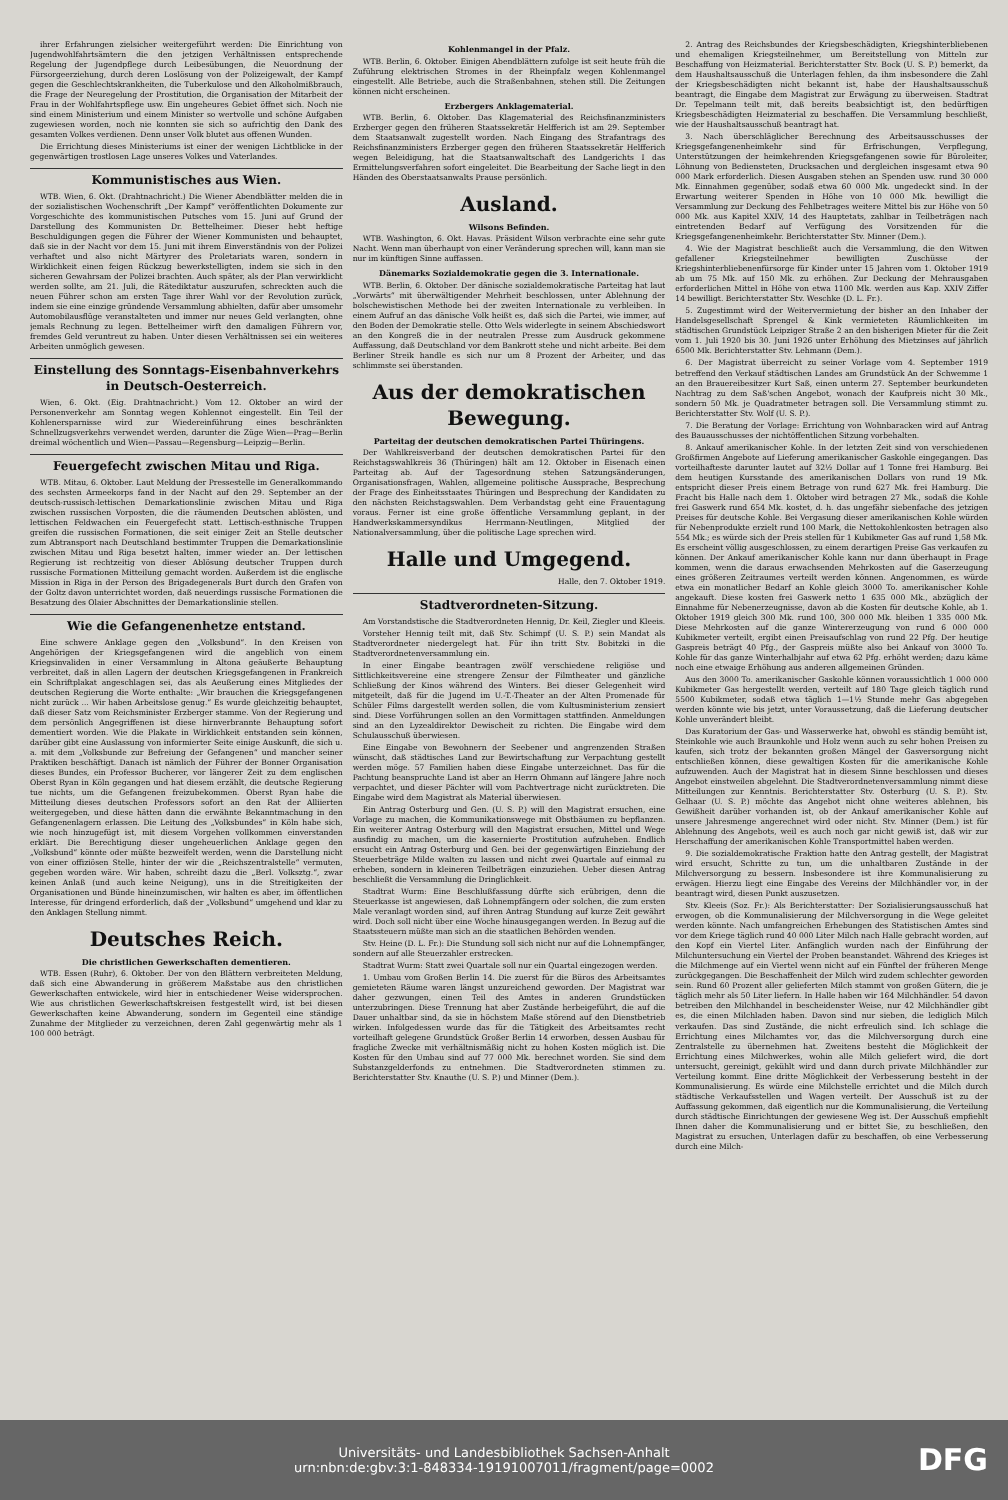ihrer Erfahrungen zielsicher weitergeführt werden: Die Einrichtung von Jugendwohlfahrtsämtern die den jetzigen Verhältnissen entsprechende Regelung der Jugendpflege durch Leibesübungen, die Neuordnung der Fürsorgeerziehung, durch deren Loslösung von der Polizeigewalt, der Kampf gegen die Geschlechtskrankheiten, die Tuberkulose und den Alkoholmißbrauch, die Frage der Neuregelung der Prostitution, die Organisation der Mitarbeit der Frau in der Wohlfahrtspflege usw. Ein ungeheures Gebiet öffnet sich. Noch nie sind einem Ministerium und einem Minister so wertvolle und schöne Aufgaben zugewiesen worden, noch nie konnten sie sich so aufrichtig den Dank des gesamten Volkes verdienen. Denn unser Volk blutet aus offenen Wunden.
Die Errichtung dieses Ministeriums ist einer der wenigen Lichtblicke in der gegenwärtigen trostlosen Lage unseres Volkes und Vaterlandes.
Kommunistisches aus Wien.
WTB. Wien, 6. Okt. (Drahtnachricht.) Die Wiener Abendblätter melden die in der sozialistischen Wochenschrift „Der Kampf“ veröffentlichten Dokumente zur Vorgeschichte des kommunistischen Putsches vom 15. Juni auf Grund der Darstellung des Kommunisten Dr. Bettelheimer. Dieser hebt heftige Beschuldigungen gegen die Führer der Wiener Kommunisten und behauptet, daß sie in der Nacht vor dem 15. Juni mit ihrem Einverständnis von der Polizei verhaftet und also nicht Märtyrer des Proletariats waren, sondern in Wirklichkeit einen feigen Rückzug bewerkstelligten, indem sie sich in den sicheren Gewahrsam der Polizei brachten. Auch später, als der Plan verwirklicht werden sollte, am 21. Juli, die Rätediktatur auszurufen, schreckten auch die neuen Führer schon am ersten Tage ihrer Wahl vor der Revolution zurück, indem sie eine einzige gründende Versammlung abhielten, dafür aber umsomehr Automobilausflüge veranstalteten und immer nur neues Geld verlangten, ohne jemals Rechnung zu legen. Bettelheimer wirft den damaligen Führern vor, fremdes Geld veruntreut zu haben. Unter diesen Verhältnissen sei ein weiteres Arbeiten unmöglich gewesen.
Einstellung des Sonntags-Eisenbahnverkehrs in Deutsch-Oesterreich.
Wien, 6. Okt. (Eig. Drahtnachricht.) Vom 12. Oktober an wird der Personenverkehr am Sonntag wegen Kohlennot eingestellt. Ein Teil der Kohlenersparnisse wird zur Wiedereinführung eines beschränkten Schnellzugsverkehrs verwendet werden, darunter die Züge Wien—Prag—Berlin dreimal wöchentlich und Wien—Passau—Regensburg—Leipzig—Berlin.
Feuergefecht zwischen Mitau und Riga.
WTB. Mitau, 6. Oktober. Laut Meldung der Pressestelle im Generalkommando des sechsten Armeekorps fand in der Nacht auf den 29. September an der deutsch-russisch-lettischen Demarkationslinie zwischen Mitau und Riga zwischen russischen Vorposten, die die räumenden Deutschen ablösten, und lettischen Feldwachen ein Feuergefecht statt. Lettisch-esthnische Truppen greifen die russischen Formationen, die seit einiger Zeit an Stelle deutscher zum Abtransport nach Deutschland bestimmter Truppen die Demarkationslinie zwischen Mitau und Riga besetzt halten, immer wieder an. Der lettischen Regierung ist rechtzeitig von dieser Ablösung deutscher Truppen durch russische Formationen Mitteilung gemacht worden. Außerdem ist die englische Mission in Riga in der Person des Brigadegenerals Burt durch den Grafen von der Goltz davon unterrichtet worden, daß neuerdings russische Formationen die Besatzung des Olaier Abschnittes der Demarkationslinie stellen.
Wie die Gefangenenhetze entstand.
Eine schwere Anklage gegen den „Volksbund“. In den Kreisen von Angehörigen der Kriegsgefangenen wird die angeblich von einem Kriegsinvaliden in einer Versammlung in Altona geäußerte Behauptung verbreitet, daß in allen Lagern der deutschen Kriegsgefangenen in Frankreich ein Schriftplakat angeschlagen sei, das als Aeußerung eines Mitgliedes der deutschen Regierung die Worte enthalte: „Wir brauchen die Kriegsgefangenen nicht zurück ... Wir haben Arbeitslose genug.“ Es wurde gleichzeitig behauptet, daß dieser Satz vom Reichsminister Erzberger stamme. Von der Regierung und dem persönlich Angegriffenen ist diese hirnverbrannte Behauptung sofort dementiert worden. Wie die Plakate in Wirklichkeit entstanden sein können, darüber gibt eine Auslassung von informierter Seite einige Auskunft, die sich u. a. mit dem „Volksbunde zur Befreiung der Gefangenen“ und mancher seiner Praktiken beschäftigt. Danach ist nämlich der Führer der Bonner Organisation dieses Bundes, ein Professor Bucherer, vor längerer Zeit zu dem englischen Oberst Ryan in Köln gegangen und hat diesem erzählt, die deutsche Regierung tue nichts, um die Gefangenen freizubekommen. Oberst Ryan habe die Mitteilung dieses deutschen Professors sofort an den Rat der Alliierten weitergegeben, und diese hätten dann die erwähnte Bekanntmachung in den Gefangenenlagern erlassen. Die Leitung des „Volksbundes“ in Köln habe sich, wie noch hinzugefügt ist, mit diesem Vorgehen vollkommen einverstanden erklärt. Die Berechtigung dieser ungeheuerlichen Anklage gegen den „Volksbund“ könnte oder müßte bezweifelt werden, wenn die Darstellung nicht von einer offiziösen Stelle, hinter der wir die „Reichszentralstelle“ vermuten, gegeben worden wäre. Wir haben, schreibt dazu die „Berl. Volksztg.“, zwar keinen Anlaß (und auch keine Neigung), uns in die Streitigkeiten der Organisationen und Bünde hineinzumischen, wir halten es aber, im öffentlichen Interesse, für dringend erforderlich, daß der „Volksbund“ umgehend und klar zu den Anklagen Stellung nimmt.
Deutsches Reich.
Die christlichen Gewerkschaften dementieren.
WTB. Essen (Ruhr), 6. Oktober. Der von den Blättern verbreiteten Meldung, daß sich eine Abwanderung in größerem Maßstabe aus den christlichen Gewerkschaften entwickele, wird hier in entschiedener Weise widersprochen. Wie aus christlichen Gewerkschaftskreisen festgestellt wird, ist bei diesen Gewerkschaften keine Abwanderung, sondern im Gegenteil eine ständige Zunahme der Mitglieder zu verzeichnen, deren Zahl gegenwärtig mehr als 1 100 000 beträgt.
Kohlenmangel in der Pfalz.
WTB. Berlin, 6. Oktober. Einigen Abendblättern zufolge ist seit heute früh die Zuführung elektrischen Stromes in der Rheinpfalz wegen Kohlenmangel eingestellt. Alle Betriebe, auch die Straßenbahnen, stehen still. Die Zeitungen können nicht erscheinen.
Erzbergers Anklagematerial.
WTB. Berlin, 6. Oktober. Das Klagematerial des Reichsfinanzministers Erzberger gegen den früheren Staatssekretär Helfferich ist am 29. September dem Staatsanwalt zugestellt worden. Nach Eingang des Strafantrags des Reichsfinanzministers Erzberger gegen den früheren Staatssekretär Helfferich wegen Beleidigung, hat die Staatsanwaltschaft des Landgerichts I das Ermittelungsverfahren sofort eingeleitet. Die Bearbeitung der Sache liegt in den Händen des Oberstaatsanwalts Prause persönlich.
Ausland.
Wilsons Befinden.
WTB. Washington, 6. Okt. Havas. Präsident Wilson verbrachte eine sehr gute Nacht. Wenn man überhaupt von einer Veränderung sprechen will, kann man sie nur im künftigen Sinne auffassen.
Dänemarks Sozialdemokratie gegen die 3. Internationale.
WTB. Berlin, 6. Oktober. Der dänische sozialdemokratische Parteitag hat laut „Vorwärts“ mit überwältigender Mehrheit beschlossen, unter Ablehnung der bolschewistischen Methode bei der zweiten Internationale zu verbleiben. In einem Aufruf an das dänische Volk heißt es, daß sich die Partei, wie immer, auf den Boden der Demokratie stelle. Otto Wels widerlegte in seinem Abschiedswort an den Kongreß die in der neutralen Presse zum Ausdruck gekommene Auffassung, daß Deutschland vor dem Bankrott stehe und nicht arbeite. Bei dem Berliner Streik handle es sich nur um 8 Prozent der Arbeiter, und das schlimmste sei überstanden.
Aus der demokratischen Bewegung.
Parteitag der deutschen demokratischen Partei Thüringens.
Der Wahlkreisverband der deutschen demokratischen Partei für den Reichstagswahlkreis 36 (Thüringen) hält am 12. Oktober in Eisenach einen Parteitag ab. Auf der Tagesordnung stehen Satzungsänderungen, Organisationsfragen, Wahlen, allgemeine politische Aussprache, Besprechung der Frage des Einheitsstaates Thüringen und Besprechung der Kandidaten zu den nächsten Reichstagswahlen. Dem Verbandstag geht eine Frauentagung voraus. Ferner ist eine große öffentliche Versammlung geplant, in der Handwerkskammersyndikus Herrmann-Neutlingen, Mitglied der Nationalversammlung, über die politische Lage sprechen wird.
Halle und Umgegend.
Halle, den 7. Oktober 1919.
Stadtverordneten-Sitzung.
Am Vorstandstische die Stadtverordneten Hennig, Dr. Keil, Ziegler und Kleeis.
Vorsteher Hennig teilt mit, daß Stv. Schimpf (U. S. P.) sein Mandat als Stadtverordneter niedergelegt hat. Für ihn tritt Stv. Bobitzki in die Stadtverordnetenversammlung ein.
In einer Eingabe beantragen zwölf verschiedene religiöse und Sittlichkeitsvereine eine strengere Zensur der Filmtheater und gänzliche Schließung der Kinos während des Winters. Bei dieser Gelegenheit wird mitgeteilt, daß für die Jugend im U.-T.-Theater an der Alten Promenade für Schüler Films dargestellt werden sollen, die vom Kultusministerium zensiert sind. Diese Vorführungen sollen an den Vormittagen stattfinden. Anmeldungen sind an den Lyzealdirektor Dewischeit zu richten. Die Eingabe wird dem Schulausschuß überwiesen.
Eine Eingabe von Bewohnern der Seebener und angrenzenden Straßen wünscht, daß städtisches Land zur Bewirtschaftung zur Verpachtung gestellt werden möge. 57 Familien haben diese Eingabe unterzeichnet. Das für die Pachtung beanspruchte Land ist aber an Herrn Ohmann auf längere Jahre noch verpachtet, und dieser Pächter will vom Pachtvertrage nicht zurücktreten. Die Eingabe wird dem Magistrat als Material überwiesen.
Ein Antrag Osterburg und Gen. (U. S. P.) will den Magistrat ersuchen, eine Vorlage zu machen, die Kommunikationswege mit Obstbäumen zu bepflanzen. Ein weiterer Antrag Osterburg will den Magistrat ersuchen, Mittel und Wege ausfindig zu machen, um die kasernierte Prostitution aufzuheben. Endlich ersucht ein Antrag Osterburg und Gen. bei der gegenwärtigen Einziehung der Steuerbeträge Milde walten zu lassen und nicht zwei Quartale auf einmal zu erheben, sondern in kleineren Teilbeträgen einzuziehen. Ueber diesen Antrag beschließt die Versammlung die Dringlichkeit.
Stadtrat Wurm: Eine Beschlußfassung dürfte sich erübrigen, denn die Steuerkasse ist angewiesen, daß Lohnempfängern oder solchen, die zum ersten Male veranlagt worden sind, auf ihren Antrag Stundung auf kurze Zeit gewährt wird. Doch soll nicht über eine Woche hinausgegangen werden. In Bezug auf die Staatssteuern müßte man sich an die staatlichen Behörden wenden.
Stv. Heine (D. L. Fr.): Die Stundung soll sich nicht nur auf die Lohnempfänger, sondern auf alle Steuerzahler erstrecken.
Stadtrat Wurm: Statt zwei Quartale soll nur ein Quartal eingezogen werden.
1. Umbau vom Großen Berlin 14. Die zuerst für die Büros des Arbeitsamtes gemieteten Räume waren längst unzureichend geworden. Der Magistrat war daher gezwungen, einen Teil des Amtes in anderen Grundstücken unterzubringen. Diese Trennung hat aber Zustände herbeigeführt, die auf die Dauer unhaltbar sind, da sie in höchstem Maße störend auf den Dienstbetrieb wirken. Infolgedessen wurde das für die Tätigkeit des Arbeitsamtes recht vorteilhaft gelegene Grundstück Großer Berlin 14 erworben, dessen Ausbau für fragliche Zwecke mit verhältnismäßig nicht zu hohen Kosten möglich ist. Die Kosten für den Umbau sind auf 77 000 Mk. berechnet worden. Sie sind dem Substanzgelderfonds zu entnehmen. Die Stadtverordneten stimmen zu. Berichterstatter Stv. Knauthe (U. S. P.) und Minner (Dem.).
2. Antrag des Reichsbundes der Kriegsbeschädigten, Kriegshinterbliebenen und ehemaligen Kriegsteilnehmer, um Bereitstellung von Mitteln zur Beschaffung von Heizmaterial. Berichterstatter Stv. Bock (U. S. P.) bemerkt, da dem Haushaltsausschuß die Unterlagen fehlen, da ihm insbesondere die Zahl der Kriegsbeschädigten nicht bekannt ist, habe der Haushaltsausschuß beantragt, die Eingabe dem Magistrat zur Erwägung zu überweisen. Stadtrat Dr. Tepelmann teilt mit, daß bereits beabsichtigt ist, den bedürftigen Kriegsbeschädigten Heizmaterial zu beschaffen. Die Versammlung beschließt, wie der Haushaltsausschuß beantragt hat.
3. Nach überschläglicher Berechnung des Arbeitsausschusses der Kriegsgefangenenheimkehr sind für Erfrischungen, Verpflegung, Unterstützungen der heimkehrenden Kriegsgefangenen sowie für Büroleiter, Löhnung von Bediensteten, Drucksachen und dergleichen insgesamt etwa 90 000 Mark erforderlich. Diesen Ausgaben stehen an Spenden usw. rund 30 000 Mk. Einnahmen gegenüber, sodaß etwa 60 000 Mk. ungedeckt sind. In der Erwartung weiterer Spenden in Höhe von 10 000 Mk. bewilligt die Versammlung zur Deckung des Fehlbetrages weitere Mittel bis zur Höhe von 50 000 Mk. aus Kapitel XXIV, 14 des Hauptetats, zahlbar in Teilbeträgen nach eintretenden Bedarf auf Verfügung des Vorsitzenden für die Kriegsgefangenenheimkehr. Berichterstatter Stv. Minner (Dem.).
4. Wie der Magistrat beschließt auch die Versammlung, die den Witwen gefallener Kriegsteilnehmer bewilligten Zuschüsse der Kriegshinterbliebenenfürsorge für Kinder unter 15 Jahren vom 1. Oktober 1919 ab um 75 Mk. auf 150 Mk. zu erhöhen. Zur Deckung der Mehrausgaben erforderlichen Mittel in Höhe von etwa 1100 Mk. werden aus Kap. XXIV Ziffer 14 bewilligt. Berichterstatter Stv. Weschke (D. L. Fr.).
5. Zugestimmt wird der Weitervermietung der bisher an den Inhaber der Handelsgesellschaft Sprengel & Kink vermieteten Räumlichkeiten im städtischen Grundstück Leipziger Straße 2 an den bisherigen Mieter für die Zeit vom 1. Juli 1920 bis 30. Juni 1926 unter Erhöhung des Mietzinses auf jährlich 6500 Mk. Berichterstatter Stv. Lehmann (Dem.).
6. Der Magistrat überreicht zu seiner Vorlage vom 4. September 1919 betreffend den Verkauf städtischen Landes am Grundstück An der Schwemme 1 an den Brauereibesitzer Kurt Saß, einen unterm 27. September beurkundeten Nachtrag zu dem Saß'schen Angebot, wonach der Kaufpreis nicht 30 Mk., sondern 50 Mk. je Quadratmeter betragen soll. Die Versammlung stimmt zu. Berichterstatter Stv. Wolf (U. S. P.).
7. Die Beratung der Vorlage: Errichtung von Wohnbaracken wird auf Antrag des Bauausschusses der nichtöffentlichen Sitzung vorbehalten.
8. Ankauf amerikanischer Kohle. In der letzten Zeit sind von verschiedenen Großfirmen Angebote auf Lieferung amerikanischer Gaskohle eingegangen. Das vorteilhafteste darunter lautet auf 32½ Dollar auf 1 Tonne frei Hamburg. Bei dem heutigen Kursstande des amerikanischen Dollars von rund 19 Mk. entspricht dieser Preis einem Betrage von rund 627 Mk. frei Hamburg. Die Fracht bis Halle nach dem 1. Oktober wird betragen 27 Mk., sodaß die Kohle frei Gaswerk rund 654 Mk. kostet, d. h. das ungefähr siebenfache des jetzigen Preises für deutsche Kohle. Bei Vergasung dieser amerikanischen Kohle würden für Nebenprodukte erzielt rund 100 Mark, die Nettokohlenkosten betragen also 554 Mk.; es würde sich der Preis stellen für 1 Kubikmeter Gas auf rund 1,58 Mk. Es erscheint völlig ausgeschlossen, zu einem derartigen Preise Gas verkaufen zu können. Der Ankauf amerikanischer Kohle kann nur dann überhaupt in Frage kommen, wenn die daraus erwachsenden Mehrkosten auf die Gaserzeugung eines größeren Zeitraumes verteilt werden können. Angenommen, es würde etwa ein monatlicher Bedarf an Kohle gleich 3000 To. amerikanischer Kohle angekauft. Diese kosten frei Gaswerk netto 1 635 000 Mk., abzüglich der Einnahme für Nebenerzeugnisse, davon ab die Kosten für deutsche Kohle, ab 1. Oktober 1919 gleich 300 Mk. rund 100, 300 000 Mk. bleiben 1 335 000 Mk. Diese Mehrkosten auf die ganze Wintererzeugung von rund 6 000 000 Kubikmeter verteilt, ergibt einen Preisaufschlag von rund 22 Pfg. Der heutige Gaspreis beträgt 40 Pfg., der Gaspreis müßte also bei Ankauf von 3000 To. Kohle für das ganze Winterhalbjahr auf etwa 62 Pfg. erhöht werden; dazu käme noch eine etwaige Erhöhung aus anderen allgemeinen Gründen.
Aus den 3000 To. amerikanischer Gaskohle können voraussichtlich 1 000 000 Kubikmeter Gas hergestellt werden, verteilt auf 180 Tage gleich täglich rund 5500 Kubikmeter, sodaß etwa täglich 1—1½ Stunde mehr Gas abgegeben werden könnte wie bis jetzt, unter Voraussetzung, daß die Lieferung deutscher Kohle unverändert bleibt.
Das Kuratorium der Gas- und Wasserwerke hat, obwohl es ständig bemüht ist, Steinkohle wie auch Braunkohle und Holz wenn auch zu sehr hohen Preisen zu kaufen, sich trotz der bekannten großen Mängel der Gasversorgung nicht entschließen können, diese gewaltigen Kosten für die amerikanische Kohle aufzuwenden. Auch der Magistrat hat in diesem Sinne beschlossen und dieses Angebot einstweilen abgelehnt. Die Stadtverordnetenversammlung nimmt diese Mitteilungen zur Kenntnis. Berichterstatter Stv. Osterburg (U. S. P.). Stv. Gelhaar (U. S. P.) möchte das Angebot nicht ohne weiteres ablehnen, bis Gewißheit darüber vorhanden ist, ob der Ankauf amerikanischer Kohle auf unsere Jahresmenge angerechnet wird oder nicht. Stv. Minner (Dem.) ist für Ablehnung des Angebots, weil es auch noch gar nicht gewiß ist, daß wir zur Herschaffung der amerikanischen Kohle Transportmittel haben werden.
9. Die sozialdemokratische Fraktion hatte den Antrag gestellt, der Magistrat wird ersucht, Schritte zu tun, um die unhaltbaren Zustände in der Milchversorgung zu bessern. Insbesondere ist ihre Kommunalisierung zu erwägen. Hierzu liegt eine Eingabe des Vereins der Milchhändler vor, in der beantragt wird, diesen Punkt auszusetzen.
Stv. Kleeis (Soz. Fr.): Als Berichterstatter: Der Sozialisierungsausschuß hat erwogen, ob die Kommunalisierung der Milchversorgung in die Wege geleitet werden könnte. Nach umfangreichen Erhebungen des Statistischen Amtes sind vor dem Kriege täglich rund 40 000 Liter Milch nach Halle gebracht worden, auf den Kopf ein Viertel Liter. Anfänglich wurden nach der Einführung der Milchuntersuchung ein Viertel der Proben beanstandet. Während des Krieges ist die Milchmenge auf ein Viertel wenn nicht auf ein Fünftel der früheren Menge zurückgegangen. Die Beschaffenheit der Milch wird zudem schlechter geworden sein. Rund 60 Prozent aller gelieferten Milch stammt von großen Gütern, die je täglich mehr als 50 Liter liefern. In Halle haben wir 164 Milchhändler. 54 davon betreiben den Milchhandel in bescheidenster Weise, nur 42 Milchhändler gibt es, die einen Milchladen haben. Davon sind nur sieben, die lediglich Milch verkaufen. Das sind Zustände, die nicht erfreulich sind. Ich schlage die Errichtung eines Milchamtes vor, das die Milchversorgung durch eine Zentralstelle zu übernehmen hat. Zweitens besteht die Möglichkeit der Errichtung eines Milchwerkes, wohin alle Milch geliefert wird, die dort untersucht, gereinigt, gekühlt wird und dann durch private Milchhändler zur Verteilung kommt. Eine dritte Möglichkeit der Verbesserung besteht in der Kommunalisierung. Es würde eine Milchstelle errichtet und die Milch durch städtische Verkaufsstellen und Wagen verteilt. Der Ausschuß ist zu der Auffassung gekommen, daß eigentlich nur die Kommunalisierung, die Verteilung durch städtische Einrichtungen der gewiesene Weg ist. Der Ausschuß empfiehlt Ihnen daher die Kommunalisierung und er bittet Sie, zu beschließen, den Magistrat zu ersuchen, Unterlagen dafür zu beschaffen, ob eine Verbesserung durch eine Milch-
Universitäts- und Landesbibliothek Sachsen-Anhalt
urn:nbn:de:gbv:3:1-848334-19191007011/fragment/page=0002
DFG